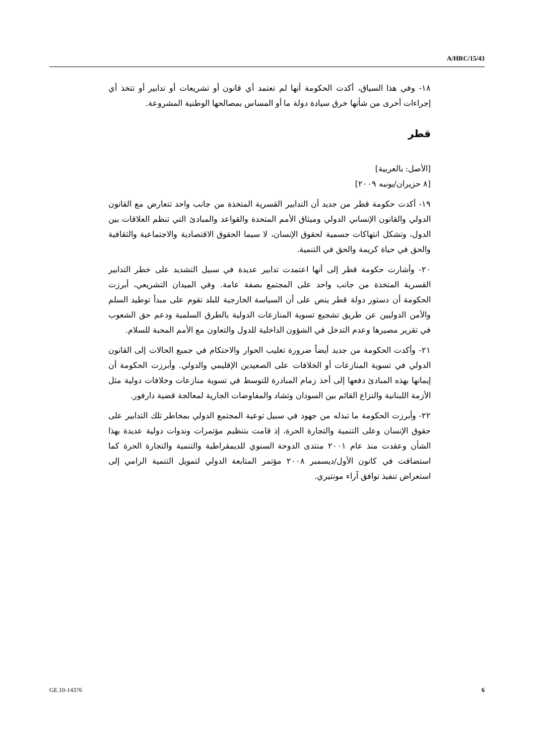A/HRC/15/43
١٨- وفي هذا السياق، أكدت الحكومة أنها لم تعتمد أي قانون أو تشريعات أو تدابير أو تتخذ أي إجراءات أخرى من شأنها خرق سيادة دولة ما أو المساس بمصالحها الوطنية المشروعة.
قطر
[الأصل: بالعربية]
[٨ حزيران/يونيه ٢٠٠٩]
١٩- أكدت حكومة قطر من جديد أن التدابير القسرية المتخذة من جانب واحد تتعارض مع القانون الدولي والقانون الإنساني الدولي وميثاق الأمم المتحدة والقواعد والمبادئ التي تنظم العلاقات بين الدول، وتشكل انتهاكات جسمية لحقوق الإنسان، لا سيما الحقوق الاقتصادية والاجتماعية والثقافية والحق في حياة كريمة والحق في التنمية.
٢٠- وأشارت حكومة قطر إلى أنها اعتمدت تدابير عديدة في سبيل التشديد على خطر التدابير القسرية المتخذة من جانب واحد على المجتمع بصفة عامة. وفي الميدان التشريعي، أبرزت الحكومة أن دستور دولة قطر ينص على أن السياسة الخارجية للبلد تقوم على مبدأ توطيد السلم والأمن الدوليين عن طريق تشجيع تسوية المنازعات الدولية بالطرق السلمية ودعم حق الشعوب في تقرير مصيرها وعدم التدخل في الشؤون الداخلية للدول والتعاون مع الأمم المحبة للسلام.
٢١- وأكدت الحكومة من جديد أيضاً ضرورة تغليب الحوار والاحتكام في جميع الحالات إلى القانون الدولي في تسوية المنازعات أو الخلافات على الصعيدين الإقليمي والدولي. وأبرزت الحكومة أن إيمانها بهذه المبادئ دفعها إلى أخذ زمام المبادرة للتوسط في تسوية منازعات وخلافات دولية مثل الأزمة اللبنانية والنزاع القائم بين السودان وتشاد والمفاوضات الجارية لمعالجة قضية دارفور.
٢٢- وأبرزت الحكومة ما تبذله من جهود في سبيل توعية المجتمع الدولي بمخاطر تلك التدابير على حقوق الإنسان وعلى التنمية والتجارة الحرة، إذ قامت بتنظيم مؤتمرات وندوات دولية عديدة بهذا الشأن وعقدت منذ عام ٢٠٠١ منتدى الدوحة السنوي للديمقراطية والتنمية والتجارة الحرة كما استضافت في كانون الأول/ديسمبر ٢٠٠٨ مؤتمر المتابعة الدولي لتمويل التنمية الرامي إلى استعراض تنفيذ توافق آراء مونتيري.
GE.10-14376 6